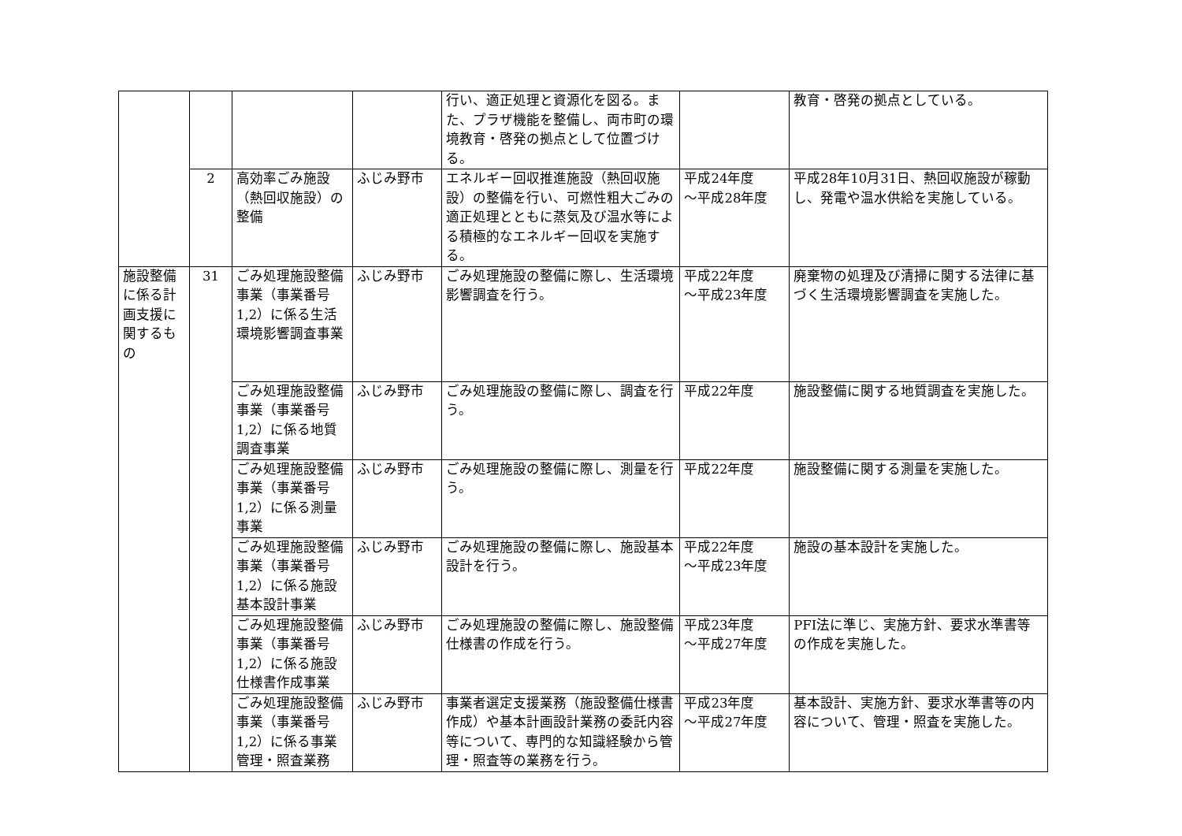| | | | | 行い、適正処理と資源化を図る。また、プラザ機能を整備し、両市町の環境教育・啓発の拠点として位置づける。 | | 教育・啓発の拠点としている。 |
| | 2 | 高効率ごみ施設（熱回収施設）の整備 | ふじみ野市 | エネルギー回収推進施設（熱回収施設）の整備を行い、可燃性粗大ごみの適正処理とともに蒸気及び温水等による積極的なエネルギー回収を実施する。 | 平成24年度 ～平成28年度 | 平成28年10月31日、熱回収施設が稼動し、発電や温水供給を実施している。 |
| 施設整備に係る計画支援に関するもの | 31 | ごみ処理施設整備事業（事業番号1,2）に係る生活環境影響調査事業 | ふじみ野市 | ごみ処理施設の整備に際し、生活環境影響調査を行う。 | 平成22年度 ～平成23年度 | 廃棄物の処理及び清掃に関する法律に基づく生活環境影響調査を実施した。 |
| | | ごみ処理施設整備事業（事業番号1,2）に係る地質調査事業 | ふじみ野市 | ごみ処理施設の整備に際し、調査を行う。 | 平成22年度 | 施設整備に関する地質調査を実施した。 |
| | | ごみ処理施設整備事業（事業番号1,2）に係る測量事業 | ふじみ野市 | ごみ処理施設の整備に際し、測量を行う。 | 平成22年度 | 施設整備に関する測量を実施した。 |
| | | ごみ処理施設整備事業（事業番号1,2）に係る施設基本設計事業 | ふじみ野市 | ごみ処理施設の整備に際し、施設基本設計を行う。 | 平成22年度 ～平成23年度 | 施設の基本設計を実施した。 |
| | | ごみ処理施設整備事業（事業番号1,2）に係る施設仕様書作成事業 | ふじみ野市 | ごみ処理施設の整備に際し、施設整備仕様書の作成を行う。 | 平成23年度 ～平成27年度 | PFI法に準じ、実施方針、要求水準書等の作成を実施した。 |
| | | ごみ処理施設整備事業（事業番号1,2）に係る事業管理・照査業務 | ふじみ野市 | 事業者選定支援業務（施設整備仕様書作成）や基本計画設計業務の委託内容等について、専門的な知識経験から管理・照査等の業務を行う。 | 平成23年度 ～平成27年度 | 基本設計、実施方針、要求水準書等の内容について、管理・照査を実施した。 |